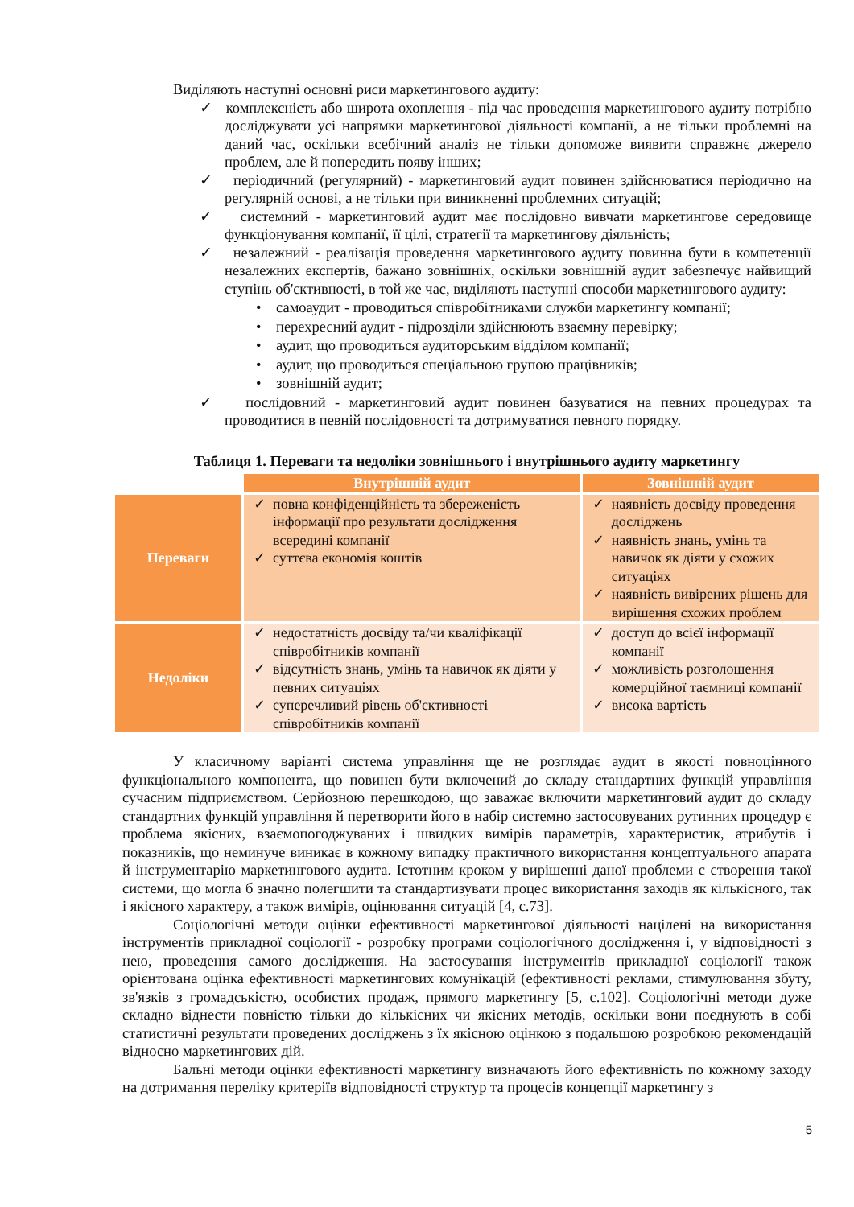Виділяють наступні основні риси маркетингового аудиту:
✓ комплексність або широта охоплення - під час проведення маркетингового аудиту потрібно досліджувати усі напрямки маркетингової діяльності компанії, а не тільки проблемні на даний час, оскільки всебічний аналіз не тільки допоможе виявити справжнє джерело проблем, але й попередить появу інших;
✓ періодичний (регулярний) - маркетинговий аудит повинен здійснюватися періодично на регулярній основі, а не тільки при виникненні проблемних ситуацій;
✓ системний - маркетинговий аудит має послідовно вивчати маркетингове середовище функціонування компанії, її цілі, стратегії та маркетингову діяльність;
✓ незалежний - реалізація проведення маркетингового аудиту повинна бути в компетенції незалежних експертів, бажано зовнішніх, оскільки зовнішній аудит забезпечує найвищий ступінь об'єктивності, в той же час, виділяють наступні способи маркетингового аудиту:
• самоаудит - проводиться співробітниками служби маркетингу компанії;
• перехресний аудит - підрозділи здійснюють взаємну перевірку;
• аудит, що проводиться аудиторським відділом компанії;
• аудит, що проводиться спеціальною групою працівників;
• зовнішній аудит;
✓ послідовний - маркетинговий аудит повинен базуватися на певних процедурах та проводитися в певній послідовності та дотримуватися певного порядку.
Таблиця 1. Переваги та недоліки зовнішнього і внутрішнього аудиту маркетингу
| | Внутрішній аудит | Зовнішній аудит |
| Переваги | ✓ повна конфіденційність та збереженість інформації про результати дослідження всередині компанії ✓ суттєва економія коштів | ✓ наявність досвіду проведення досліджень ✓ наявність знань, умінь та навичок як діяти у схожих ситуаціях ✓ наявність вивірених рішень для вирішення схожих проблем |
| Недоліки | ✓ недостатність досвіду та/чи кваліфікації співробітників компанії ✓ відсутність знань, умінь та навичок як діяти у певних ситуаціях ✓ суперечливий рівень об'єктивності співробітників компанії | ✓ доступ до всієї інформації компанії ✓ можливість розголошення комерційної таємниці компанії ✓ висока вартість |
У класичному варіанті система управління ще не розглядає аудит в якості повноцінного функціонального компонента, що повинен бути включений до складу стандартних функцій управління сучасним підприємством. Серйозною перешкодою, що заважає включити маркетинговий аудит до складу стандартних функцій управління й перетворити його в набір системно застосовуваних рутинних процедур є проблема якісних, взаємопогоджуваних і швидких вимірів параметрів, характеристик, атрибутів і показників, що неминуче виникає в кожному випадку практичного використання концептуального апарата й інструментарію маркетингового аудита. Істотним кроком у вирішенні даної проблеми є створення такої системи, що могла б значно полегшити та стандартизувати процес використання заходів як кількісного, так і якісного характеру, а також вимірів, оцінювання ситуацій [4, с.73].
Соціологічні методи оцінки ефективності маркетингової діяльності націлені на використання інструментів прикладної соціології - розробку програми соціологічного дослідження і, у відповідності з нею, проведення самого дослідження. На застосування інструментів прикладної соціології також орієнтована оцінка ефективності маркетингових комунікацій (ефективності реклами, стимулювання збуту, зв'язків з громадськістю, особистих продаж, прямого маркетингу [5, с.102]. Соціологічні методи дуже складно віднести повністю тільки до кількісних чи якісних методів, оскільки вони поєднують в собі статистичні результати проведених досліджень з їх якісною оцінкою з подальшою розробкою рекомендацій відносно маркетингових дій.
Бальні методи оцінки ефективності маркетингу визначають його ефективність по кожному заходу на дотримання переліку критеріїв відповідності структур та процесів концепції маркетингу з
5